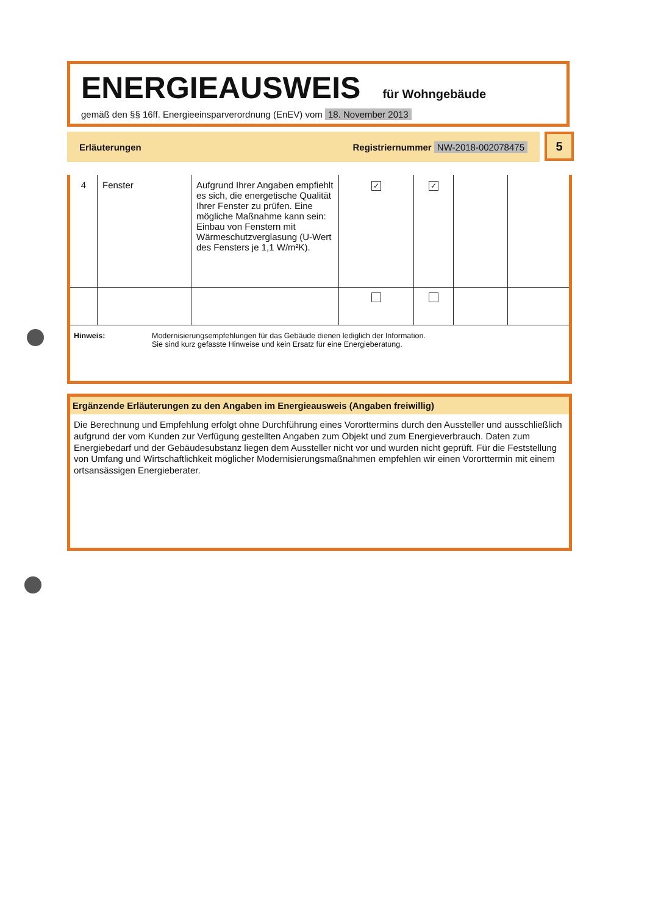ENERGIEAUSWEIS für Wohngebäude
gemäß den §§ 16ff. Energieeinsparverordnung (EnEV) vom 18. November 2013
Erläuterungen Registriernummer NW-2018-002078475 5
| 4 | Fenster | Aufgrund Ihrer Angaben empfiehlt es sich, die energetische Qualität Ihrer Fenster zu prüfen. Eine mögliche Maßnahme kann sein: Einbau von Fenstern mit Wärmeschutzverglasung (U-Wert des Fensters je 1,1 W/m²K). | ✓ | ✓ | | |
Hinweis: Modernisierungsempfehlungen für das Gebäude dienen lediglich der Information.
Sie sind kurz gefasste Hinweise und kein Ersatz für eine Energieberatung.
Ergänzende Erläuterungen zu den Angaben im Energieausweis (Angaben freiwillig)
Die Berechnung und Empfehlung erfolgt ohne Durchführung eines Vororttermins durch den Aussteller und ausschließlich aufgrund der vom Kunden zur Verfügung gestellten Angaben zum Objekt und zum Energieverbrauch. Daten zum Energiebedarf und der Gebäudesubstanz liegen dem Aussteller nicht vor und wurden nicht geprüft. Für die Feststellung von Umfang und Wirtschaftlichkeit möglicher Modernisierungsmaßnahmen empfehlen wir einen Vororttermin mit einem ortsansässigen Energieberater.